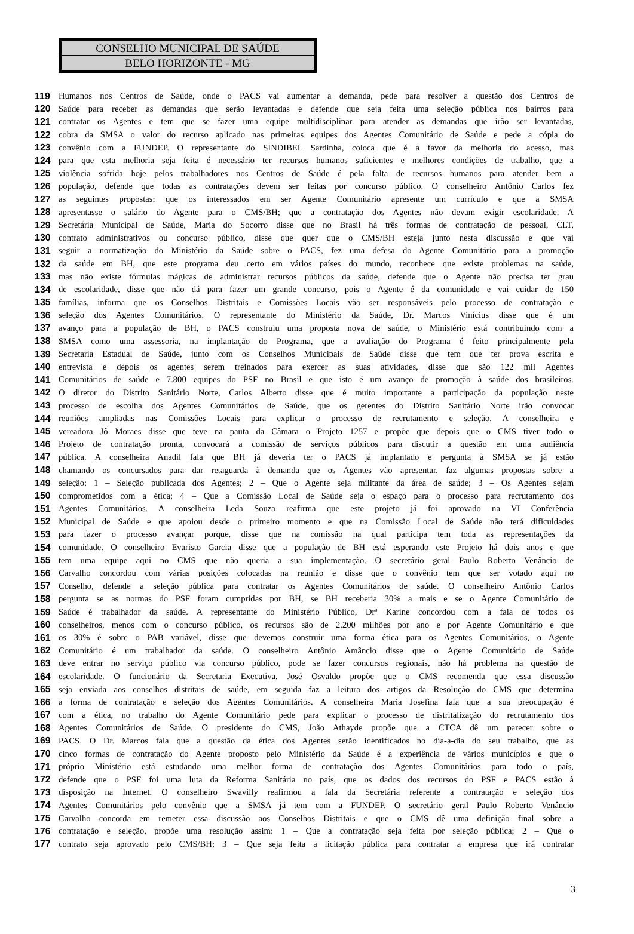CONSELHO MUNICIPAL DE SAÚDE
BELO HORIZONTE - MG
119 Humanos nos Centros de Saúde, onde o PACS vai aumentar a demanda, pede para resolver a questão dos Centros de
120 Saúde para receber as demandas que serão levantadas e defende que seja feita uma seleção pública nos bairros para
121 contratar os Agentes e tem que se fazer uma equipe multidisciplinar para atender as demandas que irão ser levantadas,
122 cobra da SMSA o valor do recurso aplicado nas primeiras equipes dos Agentes Comunitário de Saúde e pede a cópia do
123 convênio com a FUNDEP. O representante do SINDIBEL Sardinha, coloca que é a favor da melhoria do acesso, mas
124 para que esta melhoria seja feita é necessário ter recursos humanos suficientes e melhores condições de trabalho, que a
125 violência sofrida hoje pelos trabalhadores nos Centros de Saúde é pela falta de recursos humanos para atender bem a
126 população, defende que todas as contratações devem ser feitas por concurso público. O conselheiro Antônio Carlos fez
127 as seguintes propostas: que os interessados em ser Agente Comunitário apresente um currículo e que a SMSA
128 apresentasse o salário do Agente para o CMS/BH; que a contratação dos Agentes não devam exigir escolaridade. A
129 Secretária Municipal de Saúde, Maria do Socorro disse que no Brasil há três formas de contratação de pessoal, CLT,
130 contrato administrativos ou concurso público, disse que quer que o CMS/BH esteja junto nesta discussão e que vai
131 seguir a normatização do Ministério da Saúde sobre o PACS, fez uma defesa do Agente Comunitário para a promoção
132 da saúde em BH, que este programa deu certo em vários países do mundo, reconhece que existe problemas na saúde,
133 mas não existe fórmulas mágicas de administrar recursos públicos da saúde, defende que o Agente não precisa ter grau
134 de escolaridade, disse que não dá para fazer um grande concurso, pois o Agente é da comunidade e vai cuidar de 150
135 famílias, informa que os Conselhos Distritais e Comissões Locais vão ser responsáveis pelo processo de contratação e
136 seleção dos Agentes Comunitários. O representante do Ministério da Saúde, Dr. Marcos Vinícius disse que é um
137 avanço para a população de BH, o PACS construiu uma proposta nova de saúde, o Ministério está contribuindo com a
138 SMSA como uma assessoria, na implantação do Programa, que a avaliação do Programa é feito principalmente pela
139 Secretaria Estadual de Saúde, junto com os Conselhos Municipais de Saúde disse que tem que ter prova escrita e
140 entrevista e depois os agentes serem treinados para exercer as suas atividades, disse que são 122 mil Agentes
141 Comunitários de saúde e 7.800 equipes do PSF no Brasil e que isto é um avanço de promoção à saúde dos brasileiros.
142 O diretor do Distrito Sanitário Norte, Carlos Alberto disse que é muito importante a participação da população neste
143 processo de escolha dos Agentes Comunitários de Saúde, que os gerentes do Distrito Sanitário Norte irão convocar
144 reuniões ampliadas nas Comissões Locais para explicar o processo de recrutamento e seleção. A conselheira e
145 vereadora Jô Moraes disse que teve na pauta da Câmara o Projeto 1257 e propõe que depois que o CMS tiver todo o
146 Projeto de contratação pronta, convocará a comissão de serviços públicos para discutir a questão em uma audiência
147 pública. A conselheira Anadil fala que BH já deveria ter o PACS já implantado e pergunta à SMSA se já estão
148 chamando os concursados para dar retaguarda à demanda que os Agentes vão apresentar, faz algumas propostas sobre a
149 seleção: 1 – Seleção publicada dos Agentes; 2 – Que o Agente seja militante da área de saúde; 3 – Os Agentes sejam
150 comprometidos com a ética; 4 – Que a Comissão Local de Saúde seja o espaço para o processo para recrutamento dos
151 Agentes Comunitários. A conselheira Leda Souza reafirma que este projeto já foi aprovado na VI Conferência
152 Municipal de Saúde e que apoiou desde o primeiro momento e que na Comissão Local de Saúde não terá dificuldades
153 para fazer o processo avançar porque, disse que na comissão na qual participa tem toda as representações da
154 comunidade. O conselheiro Evaristo Garcia disse que a população de BH está esperando este Projeto há dois anos e que
155 tem uma equipe aqui no CMS que não queria a sua implementação. O secretário geral Paulo Roberto Venâncio de
156 Carvalho concordou com várias posições colocadas na reunião e disse que o convênio tem que ser votado aqui no
157 Conselho, defende a seleção pública para contratar os Agentes Comunitários de saúde. O conselheiro Antônio Carlos
158 pergunta se as normas do PSF foram cumpridas por BH, se BH receberia 30% a mais e se o Agente Comunitário de
159 Saúde é trabalhador da saúde. A representante do Ministério Público, Drª Karine concordou com a fala de todos os
160 conselheiros, menos com o concurso público, os recursos são de 2.200 milhões por ano e por Agente Comunitário e que
161 os 30% é sobre o PAB variável, disse que devemos construir uma forma ética para os Agentes Comunitários, o Agente
162 Comunitário é um trabalhador da saúde. O conselheiro Antônio Amâncio disse que o Agente Comunitário de Saúde
163 deve entrar no serviço público via concurso público, pode se fazer concursos regionais, não há problema na questão de
164 escolaridade. O funcionário da Secretaria Executiva, José Osvaldo propõe que o CMS recomenda que essa discussão
165 seja enviada aos conselhos distritais de saúde, em seguida faz a leitura dos artigos da Resolução do CMS que determina
166 a forma de contratação e seleção dos Agentes Comunitários. A conselheira Maria Josefina fala que a sua preocupação é
167 com a ética, no trabalho do Agente Comunitário pede para explicar o processo de distritalização do recrutamento dos
168 Agentes Comunitários de Saúde. O presidente do CMS, João Athayde propõe que a CTCA dê um parecer sobre o
169 PACS. O Dr. Marcos fala que a questão da ética dos Agentes serão identificados no dia-a-dia do seu trabalho, que as
170 cinco formas de contratação do Agente proposto pelo Ministério da Saúde é a experiência de vários municípios e que o
171 próprio Ministério está estudando uma melhor forma de contratação dos Agentes Comunitários para todo o país,
172 defende que o PSF foi uma luta da Reforma Sanitária no país, que os dados dos recursos do PSF e PACS estão à
173 disposição na Internet. O conselheiro Swavilly reafirmou a fala da Secretária referente a contratação e seleção dos
174 Agentes Comunitários pelo convênio que a SMSA já tem com a FUNDEP. O secretário geral Paulo Roberto Venâncio
175 Carvalho concorda em remeter essa discussão aos Conselhos Distritais e que o CMS dê uma definição final sobre a
176 contratação e seleção, propõe uma resolução assim: 1 – Que a contratação seja feita por seleção pública; 2 – Que o
177 contrato seja aprovado pelo CMS/BH; 3 – Que seja feita a licitação pública para contratar a empresa que irá contratar
3